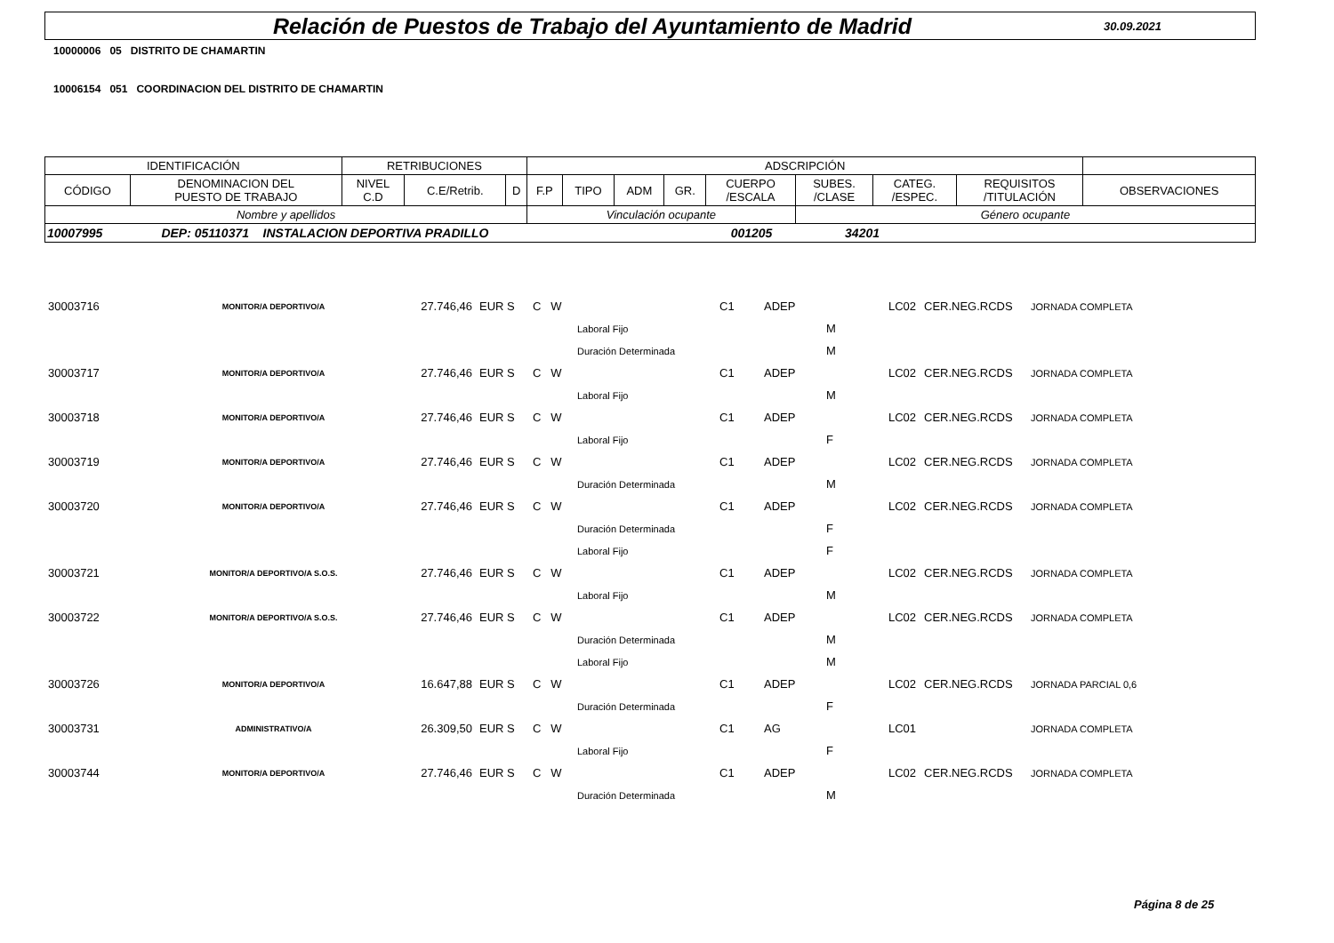Relación de Puestos de Trabajo del Ayuntamiento de Madrid
30.09.2021
10000006 05 DISTRITO DE CHAMARTIN
10006154 051 COORDINACION DEL DISTRITO DE CHAMARTIN
| IDENTIFICACIÓN | | RETRIBUCIONES | | | ADSCRIPCIÓN | | | | | | | | |
| CÓDIGO | DENOMINACION DEL PUESTO DE TRABAJO | NIVEL C.D | C.E/Retrib. | D | F.P | TIPO | ADM | GR. | CUERPO /ESCALA | SUBES. /CLASE | CATEG. /ESPEC. | REQUISITOS /TITULACIÓN | OBSERVACIONES |
| Nombre y apellidos | | | | | Vinculación ocupante | | | | | Género ocupante | | | |
| 10007995 DEP: 05110371 INSTALACION DEPORTIVA PRADILLO 001205 34201 | | | | | | | | | | | | | |
| 30003716 | MONITOR/A DEPORTIVO/A | 27.746,46 | EUR S | C W | | C1 | ADEP | | LC02 | CER.NEG.RCDS | JORNADA COMPLETA |
| | | | | | Laboral Fijo | | | M | | | |
| | | | | | Duración Determinada | | | M | | | |
| 30003717 | MONITOR/A DEPORTIVO/A | 27.746,46 | EUR S | C W | | C1 | ADEP | | LC02 | CER.NEG.RCDS | JORNADA COMPLETA |
| | | | | | Laboral Fijo | | | M | | | |
| 30003718 | MONITOR/A DEPORTIVO/A | 27.746,46 | EUR S | C W | | C1 | ADEP | | LC02 | CER.NEG.RCDS | JORNADA COMPLETA |
| | | | | | Laboral Fijo | | | F | | | |
| 30003719 | MONITOR/A DEPORTIVO/A | 27.746,46 | EUR S | C W | | C1 | ADEP | | LC02 | CER.NEG.RCDS | JORNADA COMPLETA |
| | | | | | Duración Determinada | | | M | | | |
| 30003720 | MONITOR/A DEPORTIVO/A | 27.746,46 | EUR S | C W | | C1 | ADEP | | LC02 | CER.NEG.RCDS | JORNADA COMPLETA |
| | | | | | Duración Determinada | | | F | | | |
| | | | | | Laboral Fijo | | | F | | | |
| 30003721 | MONITOR/A DEPORTIVO/A S.O.S. | 27.746,46 | EUR S | C W | | C1 | ADEP | | LC02 | CER.NEG.RCDS | JORNADA COMPLETA |
| | | | | | Laboral Fijo | | | M | | | |
| 30003722 | MONITOR/A DEPORTIVO/A S.O.S. | 27.746,46 | EUR S | C W | | C1 | ADEP | | LC02 | CER.NEG.RCDS | JORNADA COMPLETA |
| | | | | | Duración Determinada | | | M | | | |
| | | | | | Laboral Fijo | | | M | | | |
| 30003726 | MONITOR/A DEPORTIVO/A | 16.647,88 | EUR S | C W | | C1 | ADEP | | LC02 | CER.NEG.RCDS | JORNADA PARCIAL 0,6 |
| | | | | | Duración Determinada | | | F | | | |
| 30003731 | ADMINISTRATIVO/A | 26.309,50 | EUR S | C W | | C1 | AG | | LC01 | | JORNADA COMPLETA |
| | | | | | Laboral Fijo | | | F | | | |
| 30003744 | MONITOR/A DEPORTIVO/A | 27.746,46 | EUR S | C W | | C1 | ADEP | | LC02 | CER.NEG.RCDS | JORNADA COMPLETA |
| | | | | | Duración Determinada | | | M | | | |
Página 8 de 25